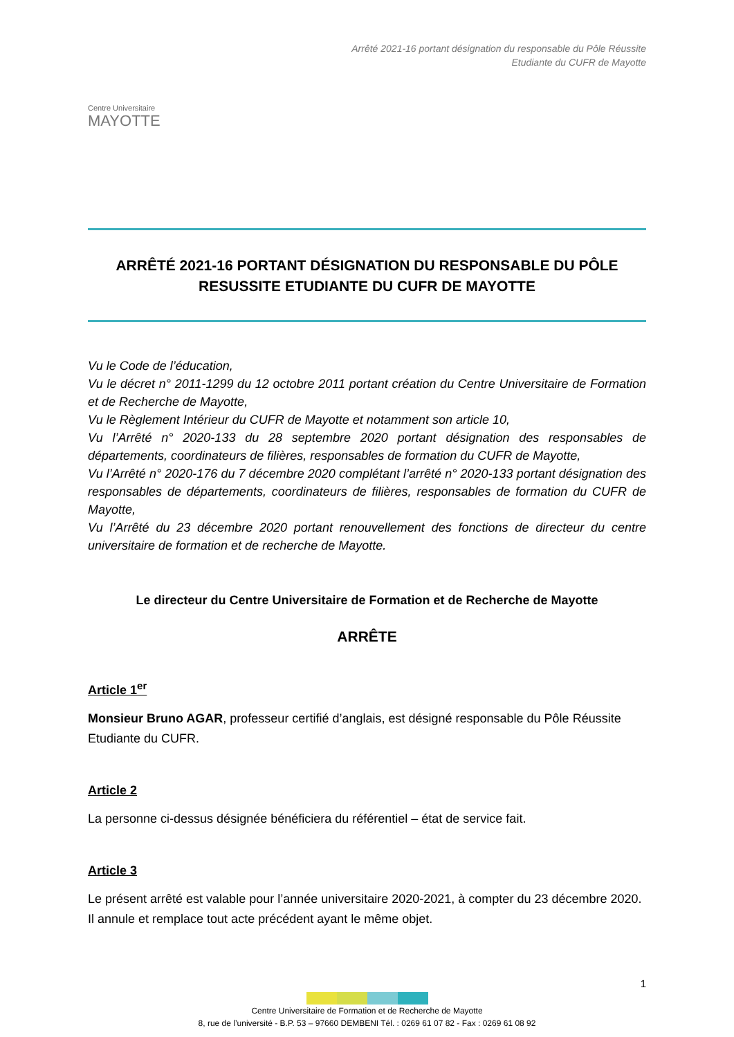Centre Universitaire
MAYOTTE
Arrêté 2021-16 portant désignation du responsable du Pôle Réussite
Etudiante du CUFR de Mayotte
ARRÊTÉ 2021-16 PORTANT DÉSIGNATION DU RESPONSABLE DU PÔLE
RESUSSITE ETUDIANTE DU CUFR DE MAYOTTE
Vu le Code de l’éducation,
Vu le décret n° 2011-1299 du 12 octobre 2011 portant création du Centre Universitaire de Formation et de Recherche de Mayotte,
Vu le Règlement Intérieur du CUFR de Mayotte et notamment son article 10,
Vu l’Arrêté n° 2020-133 du 28 septembre 2020 portant désignation des responsables de départements, coordinateurs de filières, responsables de formation du CUFR de Mayotte,
Vu l’Arrêté n° 2020-176 du 7 décembre 2020 complétant l’arrêté n° 2020-133 portant désignation des responsables de départements, coordinateurs de filières, responsables de formation du CUFR de Mayotte,
Vu l’Arrêté du 23 décembre 2020 portant renouvellement des fonctions de directeur du centre universitaire de formation et de recherche de Mayotte.
Le directeur du Centre Universitaire de Formation et de Recherche de Mayotte
ARRÊTE
Article 1<sup>er</sup>
Monsieur Bruno AGAR, professeur certifié d’anglais, est désigné responsable du Pôle Réussite Etudiante du CUFR.
Article 2
La personne ci-dessus désignée bénéficiera du référentiel – état de service fait.
Article 3
Le présent arrêté est valable pour l’année universitaire 2020-2021, à compter du 23 décembre 2020. Il annule et remplace tout acte précédent ayant le même objet.
1
Centre Universitaire de Formation et de Recherche de Mayotte
8, rue de l’université - B.P. 53 – 97660 DEMBENI Tél. : 0269 61 07 82 - Fax : 0269 61 08 92